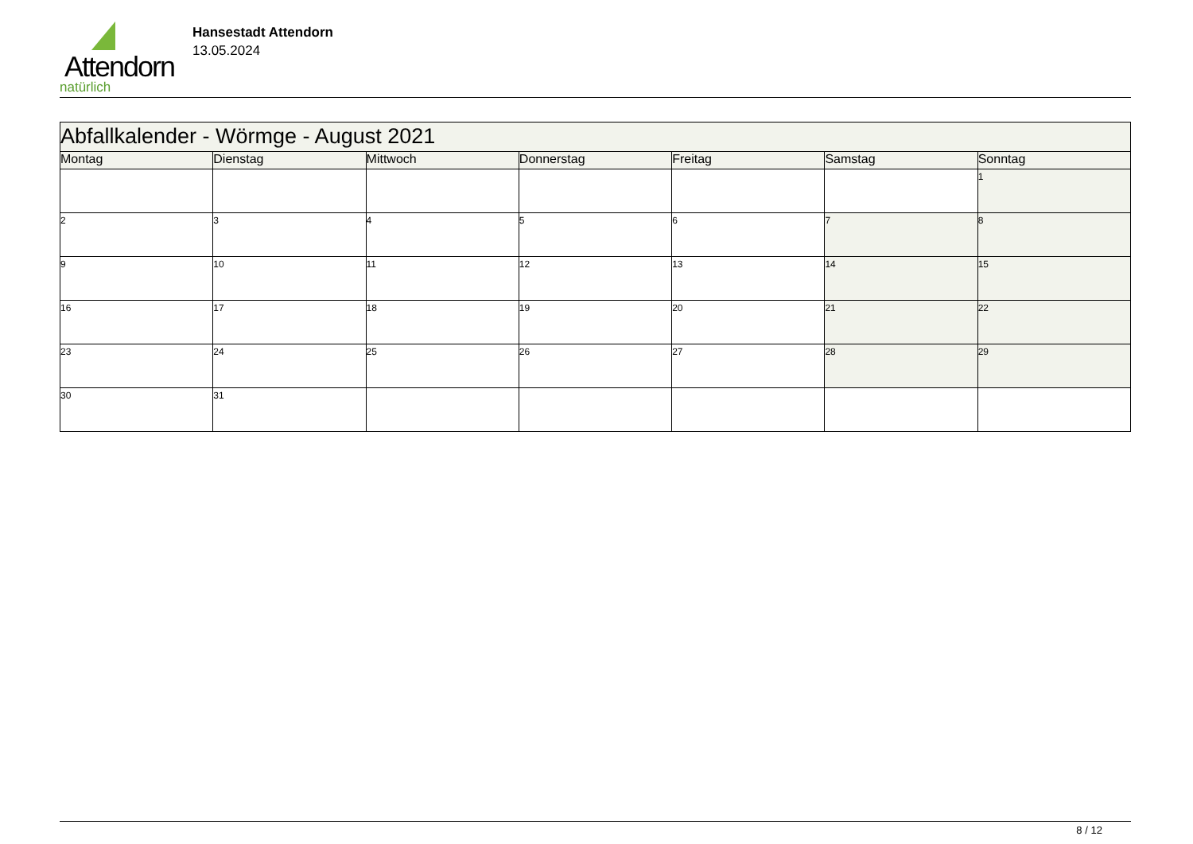Attendorn
natürlich
Hansestadt Attendorn
13.05.2024
| Abfallkalender - Wörmge - August 2021 | | | | | | |
| Montag | Dienstag | Mittwoch | Donnerstag | Freitag | Samstag | Sonntag |
| | | | | | | 1 |
| 2 | 3 | 4 | 5 | 6 | 7 | 8 |
| 9 | 10 | 11 | 12 | 13 | 14 | 15 |
| 16 | 17 | 18 | 19 | 20 | 21 | 22 |
| 23 | 24 | 25 | 26 | 27 | 28 | 29 |
| 30 | 31 | | | | | |
8 / 12